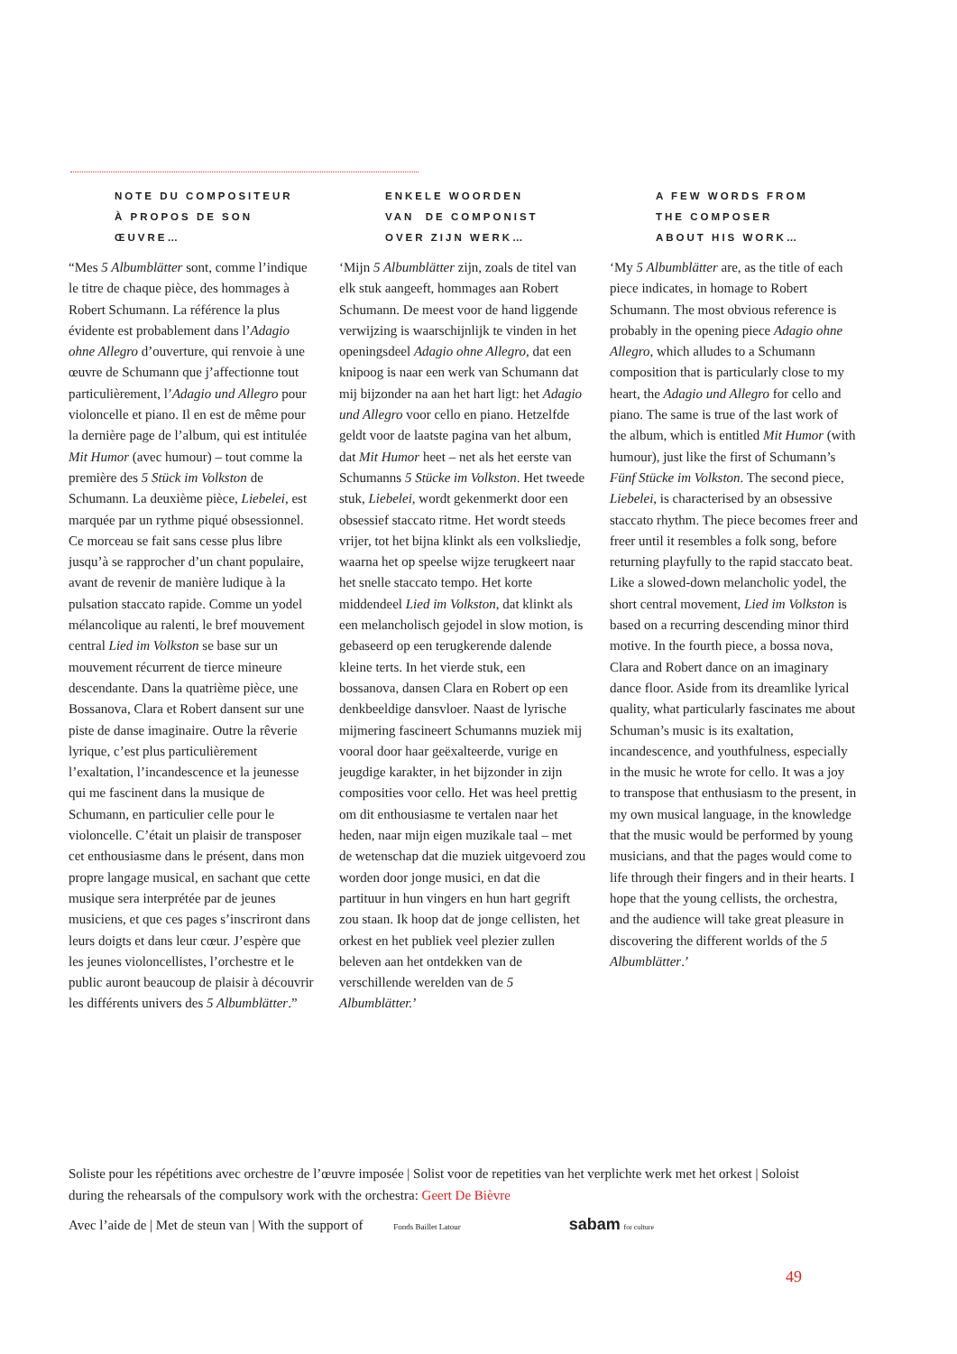NOTE DU COMPOSITEUR
À PROPOS DE SON
ŒUVRE…
“Mes 5 Albumblätter sont, comme l’indique le titre de chaque pièce, des hommages à Robert Schumann. La référence la plus évidente est probablement dans l’Adagio ohne Allegro d’ouverture, qui renvoie à une œuvre de Schumann que j’affectionne tout particulièrement, l’Adagio und Allegro pour violoncelle et piano. Il en est de même pour la dernière page de l’album, qui est intitulée Mit Humor (avec humour) – tout comme la première des 5 Stück im Volkston de Schumann. La deuxième pièce, Liebelei, est marquée par un rythme piqué obsessionnel. Ce morceau se fait sans cesse plus libre jusqu’à se rapprocher d’un chant populaire, avant de revenir de manière ludique à la pulsation staccato rapide. Comme un yodel mélancolique au ralenti, le bref mouvement central Lied im Volkston se base sur un mouvement récurrent de tierce mineure descendante. Dans la quatrième pièce, une Bossanova, Clara et Robert dansent sur une piste de danse imaginaire. Outre la rêverie lyrique, c’est plus particulièrement l’exaltation, l’incandescence et la jeunesse qui me fascinent dans la musique de Schumann, en particulier celle pour le violoncelle. C’était un plaisir de transposer cet enthousiasme dans le présent, dans mon propre langage musical, en sachant que cette musique sera interprétée par de jeunes musiciens, et que ces pages s’inscriront dans leurs doigts et dans leur cœur. J’espère que les jeunes violoncellistes, l’orchestre et le public auront beaucoup de plaisir à découvrir les différents univers des 5 Albumblätter.”
ENKELE WOORDEN
VAN DE COMPONIST
OVER ZIJN WERK…
‘Mijn 5 Albumblätter zijn, zoals de titel van elk stuk aangeeft, hommages aan Robert Schumann. De meest voor de hand liggende verwijzing is waarschijnlijk te vinden in het openingsdeel Adagio ohne Allegro, dat een knipoog is naar een werk van Schumann dat mij bijzonder na aan het hart ligt: het Adagio und Allegro voor cello en piano. Hetzelfde geldt voor de laatste pagina van het album, dat Mit Humor heet – net als het eerste van Schumanns 5 Stücke im Volkston. Het tweede stuk, Liebelei, wordt gekenmerkt door een obsessief staccato ritme. Het wordt steeds vrijer, tot het bijna klinkt als een volksliedje, waarna het op speelse wijze terugkeert naar het snelle staccato tempo. Het korte middendeel Lied im Volkston, dat klinkt als een melancholisch gejodel in slow motion, is gebaseerd op een terugkerende dalende kleine terts. In het vierde stuk, een bossanova, dansen Clara en Robert op een denkbeeldige dansvloer. Naast de lyrische mijmering fascineert Schumanns muziek mij vooral door haar geëxalteerde, vurige en jeugdige karakter, in het bijzonder in zijn composities voor cello. Het was heel prettig om dit enthousiasme te vertalen naar het heden, naar mijn eigen muzikale taal – met de wetenschap dat die muziek uitgevoerd zou worden door jonge musici, en dat die partituur in hun vingers en hun hart gegrift zou staan. Ik hoop dat de jonge cellisten, het orkest en het publiek veel plezier zullen beleven aan het ontdekken van de verschillende werelden van de 5 Albumblätter.’
A FEW WORDS FROM
THE COMPOSER
ABOUT HIS WORK…
‘My 5 Albumblätter are, as the title of each piece indicates, in homage to Robert Schumann. The most obvious reference is probably in the opening piece Adagio ohne Allegro, which alludes to a Schumann composition that is particularly close to my heart, the Adagio und Allegro for cello and piano. The same is true of the last work of the album, which is entitled Mit Humor (with humour), just like the first of Schumann’s Fünf Stücke im Volkston. The second piece, Liebelei, is characterised by an obsessive staccato rhythm. The piece becomes freer and freer until it resembles a folk song, before returning playfully to the rapid staccato beat. Like a slowed-down melancholic yodel, the short central movement, Lied im Volkston is based on a recurring descending minor third motive. In the fourth piece, a bossa nova, Clara and Robert dance on an imaginary dance floor. Aside from its dreamlike lyrical quality, what particularly fascinates me about Schuman’s music is its exaltation, incandescence, and youthfulness, especially in the music he wrote for cello. It was a joy to transpose that enthusiasm to the present, in my own musical language, in the knowledge that the music would be performed by young musicians, and that the pages would come to life through their fingers and in their hearts. I hope that the young cellists, the orchestra, and the audience will take great pleasure in discovering the different worlds of the 5 Albumblätter.’
Soliste pour les répétitions avec orchestre de l’œuvre imposée | Solist voor de repetities van het verplichte werk met het orkest | Soloist during the rehearsals of the compulsory work with the orchestra: Geert De Bièvre
Avec l’aide de | Met de steun van | With the support of Fonds Baillet Latour sabam for culture
49